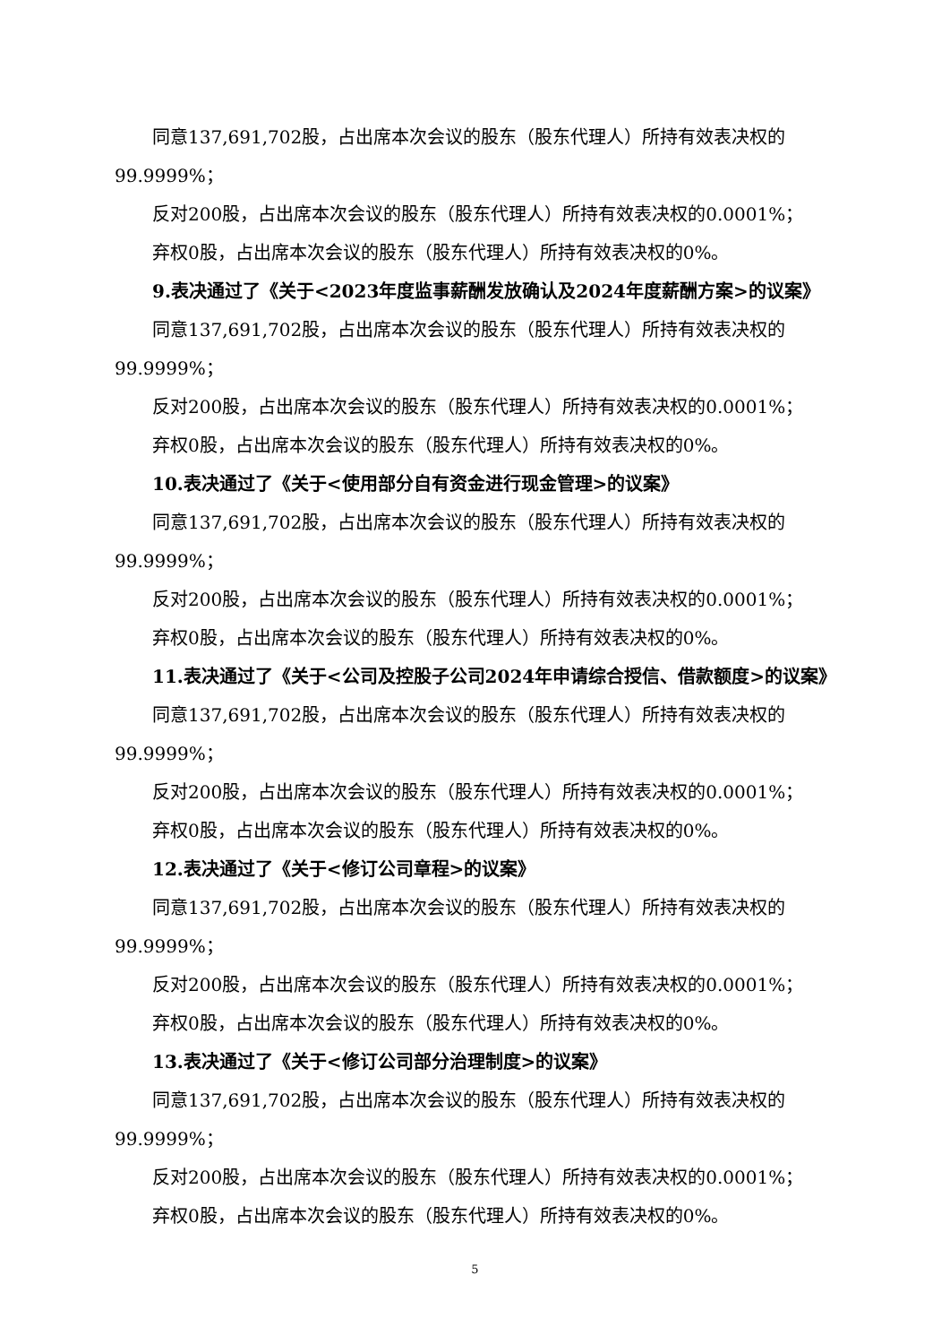同意137,691,702股，占出席本次会议的股东（股东代理人）所持有效表决权的99.9999%；
反对200股，占出席本次会议的股东（股东代理人）所持有效表决权的0.0001%；
弃权0股，占出席本次会议的股东（股东代理人）所持有效表决权的0%。
9.表决通过了《关于<2023年度监事薪酬发放确认及2024年度薪酬方案>的议案》
同意137,691,702股，占出席本次会议的股东（股东代理人）所持有效表决权的99.9999%；
反对200股，占出席本次会议的股东（股东代理人）所持有效表决权的0.0001%；
弃权0股，占出席本次会议的股东（股东代理人）所持有效表决权的0%。
10.表决通过了《关于<使用部分自有资金进行现金管理>的议案》
同意137,691,702股，占出席本次会议的股东（股东代理人）所持有效表决权的99.9999%；
反对200股，占出席本次会议的股东（股东代理人）所持有效表决权的0.0001%；
弃权0股，占出席本次会议的股东（股东代理人）所持有效表决权的0%。
11.表决通过了《关于<公司及控股子公司2024年申请综合授信、借款额度>的议案》
同意137,691,702股，占出席本次会议的股东（股东代理人）所持有效表决权的99.9999%；
反对200股，占出席本次会议的股东（股东代理人）所持有效表决权的0.0001%；
弃权0股，占出席本次会议的股东（股东代理人）所持有效表决权的0%。
12.表决通过了《关于<修订公司章程>的议案》
同意137,691,702股，占出席本次会议的股东（股东代理人）所持有效表决权的99.9999%；
反对200股，占出席本次会议的股东（股东代理人）所持有效表决权的0.0001%；
弃权0股，占出席本次会议的股东（股东代理人）所持有效表决权的0%。
13.表决通过了《关于<修订公司部分治理制度>的议案》
同意137,691,702股，占出席本次会议的股东（股东代理人）所持有效表决权的99.9999%；
反对200股，占出席本次会议的股东（股东代理人）所持有效表决权的0.0001%；
弃权0股，占出席本次会议的股东（股东代理人）所持有效表决权的0%。
5